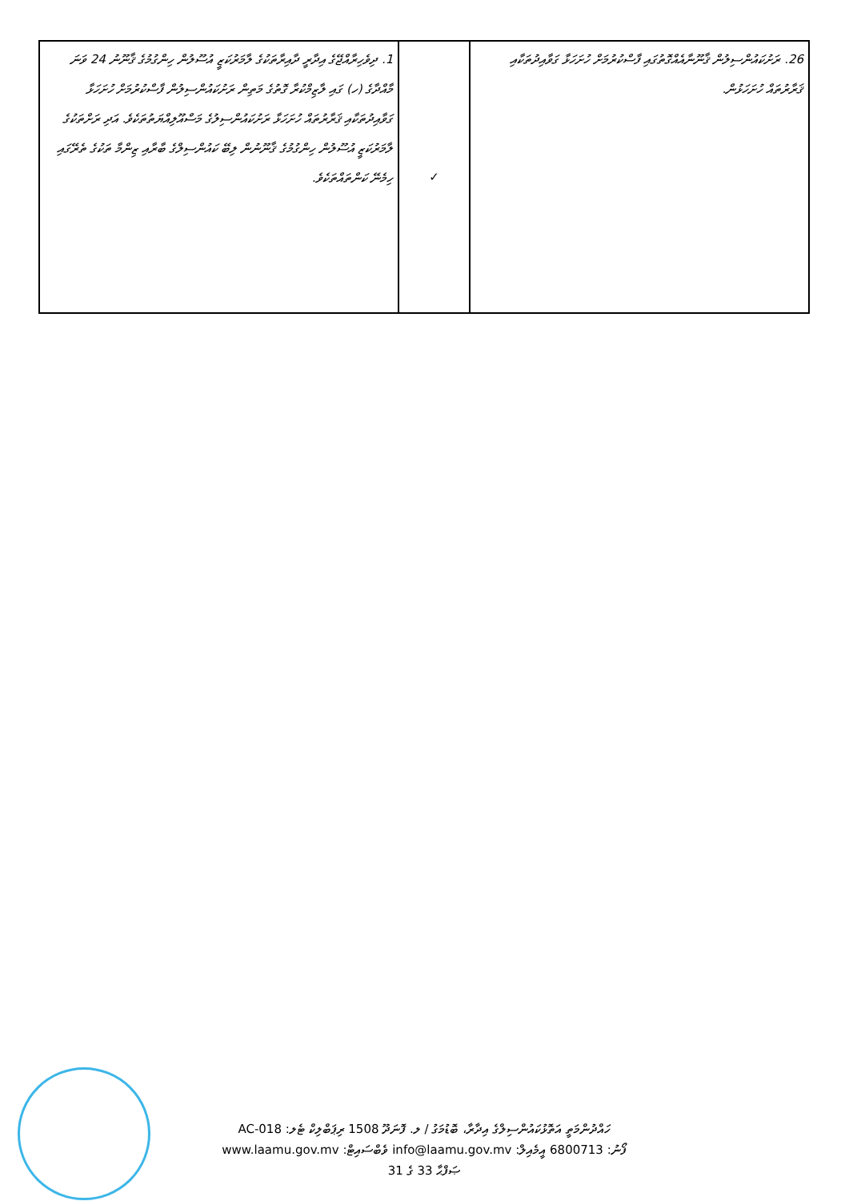| 26. ރަށުކައުންސިލުން ޤާނޫނާއެއްގޮތުގައި ފާސްކުރުމަށް ހުށަހަޅާ ގަވާއިދުތަކާއި ޤަރާރުތައް ހުށަހަޅުން. | ✓ | 1. ދިވެހިރާއްޖޭގެ އިދާރީ ދާއިރާތަކުގެ ލާމަރުކަޒީ އުސޫލުން ހިންގުމުގެ ޤާނޫނު 24 ވަނަ މާއްދާގެ (ހ) ގައި ލާޒިމްކުރާ ގޮތުގެ މަތިން ރަށުކައުންސިލުން ފާސްކުރުމަށް ހުށަހަޅާ ގަވާއިދުތަކާއި ޤަރާރުތައް ހުށަހަޅާ ރަށުކައުންސިލުގެ މަސްއޫލިއްޔަތުތަކެވެ. އަދި ރަށްތަކުގެ ލާމަރުކަޒީ އުސޫލުން ހިންގުމުގެ ޤާނޫނުން ލިބޭ ކައުންސިލްގެ ބާރާއި ޒިންމާ ތަކުގެ ތެރޭގައި ހިމެނޭ ކަންތައްތަކެވެ. |
ހައްދުންމަތީ އަތޮޅުކައުންސިލްގެ އިދާރާ، ބޮޑުމަގު / ލ. ފޮނަދޫ 1508 ރިޕަބްލިކް ޓެލ: AC-018
ފޯނު: 6800713 އީމެއިލް: info@laamu.gov.mv ވެބްސައިޓް: www.laamu.gov.mv
ޞަފްޙާ 33 ގެ 31